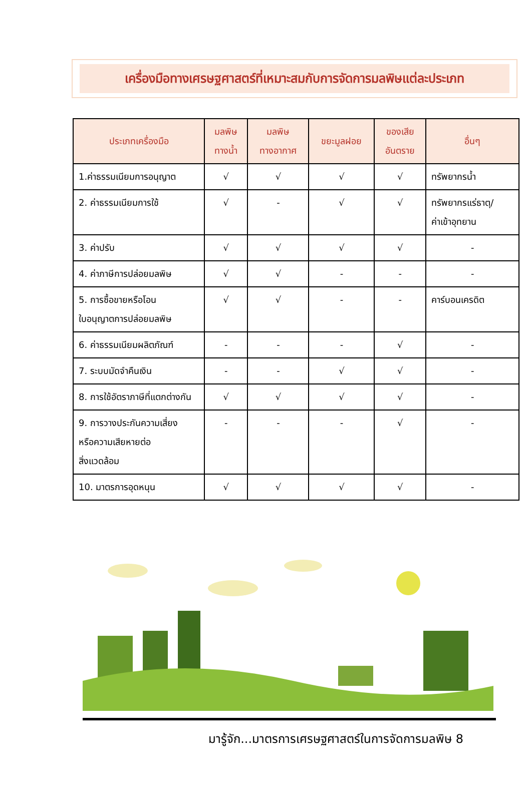เครื่องมือทางเศรษฐศาสตร์ที่เหมาะสมกับการจัดการมลพิษแต่ละประเภท
| ประเภทเครื่องมือ | มลพิษ ทางน้ำ | มลพิษ ทางอากาศ | ขยะมูลฝอย | ของเสีย อันตราย | อื่นๆ |
| --- | --- | --- | --- | --- | --- |
| 1.ค่าธรรมเนียมการอนุญาต | √ | √ | √ | √ | ทรัพยากรน้ำ |
| 2. ค่าธรรมเนียมการใช้ | √ | - | √ | √ | ทรัพยากรแร่ธาตุ/ ค่าเข้าอุทยาน |
| 3. ค่าปรับ | √ | √ | √ | √ | - |
| 4. ค่าภาษีการปล่อยมลพิษ | √ | √ | - | - | - |
| 5. การซื้อขายหรือโอน ใบอนุญาตการปล่อยมลพิษ | √ | √ | - | - | คาร์บอนเครดิต |
| 6. ค่าธรรมเนียมผลิตภัณฑ์ | - | - | - | √ | - |
| 7. ระบบมัดจำคืนเงิน | - | - | √ | √ | - |
| 8. การใช้อัตราภาษีที่แตกต่างกัน | √ | √ | √ | √ | - |
| 9. การวางประกันความเสี่ยง หรือความเสียหายต่อ สิ่งแวดล้อม | - | - | - | √ | - |
| 10. มาตรการอุดหนุน | √ | √ | √ | √ | - |
มารู้จัก...มาตรการเศรษฐศาสตร์ในการจัดการมลพิษ 8